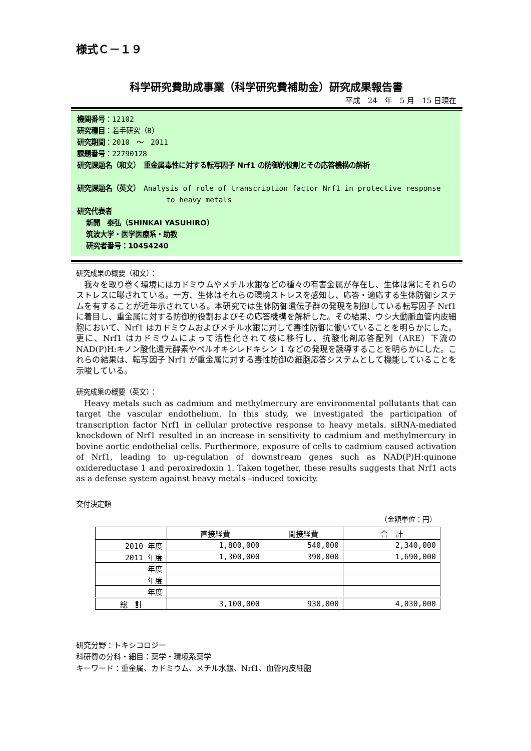様式Ｃ－１９
科学研究費助成事業（科学研究費補助金）研究成果報告書
平成　24　年　5 月　15 日現在
機関番号：12102
研究種目：若手研究（B）
研究期間：2010　～　2011
課題番号：22790128
研究課題名（和文）　重金属毒性に対する転写因子 Nrf1 の防御的役割とその応答機構の解析
研究課題名（英文）　Analysis of role of transcription factor Nrf1 in protective response
to heavy metals
研究代表者
新開　泰弘（SHINKAI YASUHIRO）
筑波大学・医学医療系・助教
研究者番号：10454240
研究成果の概要（和文）：
我々を取り巻く環境にはカドミウムやメチル水銀などの種々の有害金属が存在し、生体は常にそれらのストレスに曝されている。一方、生体はそれらの環境ストレスを感知し、応答・適応する生体防御システムを有することが近年示されている。本研究では生体防御遺伝子群の発現を制御している転写因子 Nrf1 に着目し、重金属に対する防御的役割およびその応答機構を解析した。その結果、ウシ大動脈血管内皮細胞において、Nrf1 はカドミウムおよびメチル水銀に対して毒性防御に働いていることを明らかにした。更に、Nrf1 はカドミウムによって活性化されて核に移行し、抗酸化剤応答配列（ARE）下流の NAD(P)H:キノン酸化還元酵素やペルオキシレドキシン 1 などの発現を誘導することを明らかにした。これらの結果は、転写因子 Nrf1 が重金属に対する毒性防御の細胞応答システムとして機能していることを示唆している。
研究成果の概要（英文）：
Heavy metals such as cadmium and methylmercury are environmental pollutants that can target the vascular endothelium. In this study, we investigated the participation of transcription factor Nrf1 in cellular protective response to heavy metals. siRNA-mediated knockdown of Nrf1 resulted in an increase in sensitivity to cadmium and methylmercury in bovine aortic endothelial cells. Furthermore, exposure of cells to cadmium caused activation of Nrf1, leading to up-regulation of downstream genes such as NAD(P)H:quinone oxidereductase 1 and peroxiredoxin 1. Taken together, these results suggests that Nrf1 acts as a defense system against heavy metals –induced toxicity.
交付決定額
（金額単位：円）
| | 直接経費 | 間接経費 | 合 計 |
| --- | --- | --- | --- |
| 2010 年度 | 1,800,000 | 540,000 | 2,340,000 |
| 2011 年度 | 1,300,000 | 390,000 | 1,690,000 |
| 年度 | | | |
| 年度 | | | |
| 年度 | | | |
| 総 計 | 3,100,000 | 930,000 | 4,030,000 |
研究分野：トキシコロジー
科研費の分科・細目：薬学・環境系薬学
キーワード：重金属、カドミウム、メチル水銀、Nrf1、血管内皮細胞